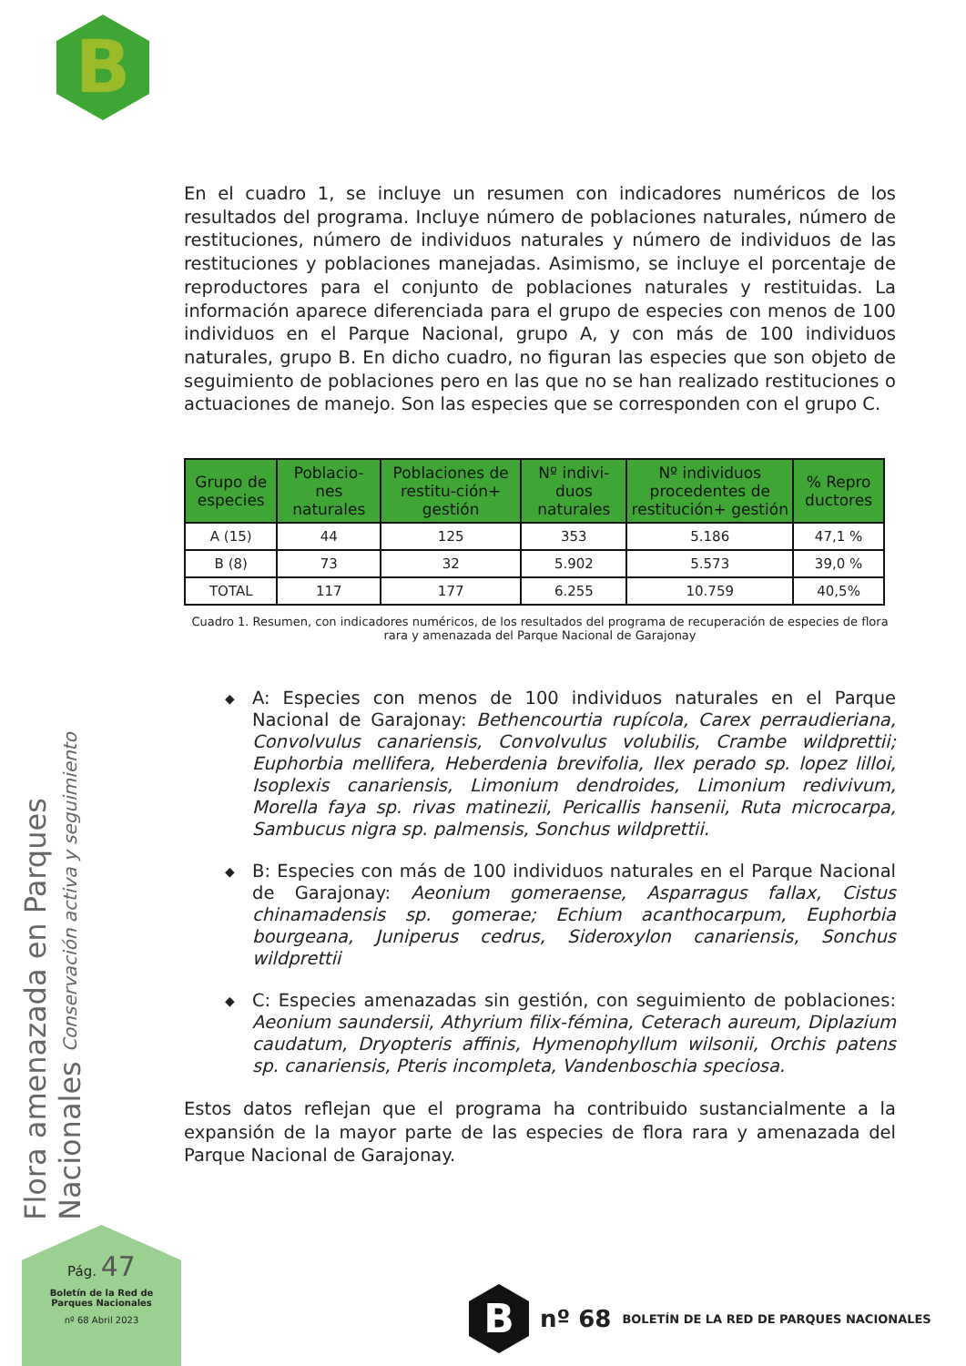B
Flora amenazada en Parques Nacionales Conservación activa y seguimiento
En el cuadro 1, se incluye un resumen con indicadores numéricos de los resultados del programa. Incluye número de poblaciones naturales, número de restituciones, número de individuos naturales y número de individuos de las restituciones y poblaciones manejadas. Asimismo, se incluye el porcentaje de reproductores para el conjunto de poblaciones naturales y restituidas. La información aparece diferenciada para el grupo de especies con menos de 100 individuos en el Parque Nacional, grupo A, y con más de 100 individuos naturales, grupo B. En dicho cuadro, no figuran las especies que son objeto de seguimiento de poblaciones pero en las que no se han realizado restituciones o actuaciones de manejo. Son las especies que se corresponden con el grupo C.
| Grupo de especies | Poblacio-nes naturales | Poblaciones de restitu-ción+ gestión | Nº indivi-duos naturales | Nº individuos procedentes de restitución+ gestión | % Repro ductores |
| --- | --- | --- | --- | --- | --- |
| A (15) | 44 | 125 | 353 | 5.186 | 47,1 % |
| B (8) | 73 | 32 | 5.902 | 5.573 | 39,0 % |
| TOTAL | 117 | 177 | 6.255 | 10.759 | 40,5% |
Cuadro 1. Resumen, con indicadores numéricos, de los resultados del programa de recuperación de especies de flora rara y amenazada del Parque Nacional de Garajonay
◆ A: Especies con menos de 100 individuos naturales en el Parque Nacional de Garajonay: Bethencourtia rupícola, Carex perraudieriana, Convolvulus canariensis, Convolvulus volubilis, Crambe wildprettii; Euphorbia mellifera, Heberdenia brevifolia, Ilex perado sp. lopez lilloi, Isoplexis canariensis, Limonium dendroides, Limonium redivivum, Morella faya sp. rivas matinezii, Pericallis hansenii, Ruta microcarpa, Sambucus nigra sp. palmensis, Sonchus wildprettii.
◆ B: Especies con más de 100 individuos naturales en el Parque Nacional de Garajonay: Aeonium gomeraense, Asparragus fallax, Cistus chinamadensis sp. gomerae; Echium acanthocarpum, Euphorbia bourgeana, Juniperus cedrus, Sideroxylon canariensis, Sonchus wildprettii
◆ C: Especies amenazadas sin gestión, con seguimiento de poblaciones: Aeonium saundersii, Athyrium filix-fémina, Ceterach aureum, Diplazium caudatum, Dryopteris affinis, Hymenophyllum wilsonii, Orchis patens sp. canariensis, Pteris incompleta, Vandenboschia speciosa.
Estos datos reflejan que el programa ha contribuido sustancialmente a la expansión de la mayor parte de las especies de flora rara y amenazada del Parque Nacional de Garajonay.
Pág. 47
Boletín de la Red de
Parques Nacionales
nº 68 Abril 2023
B
nº 68
BOLETÍN DE LA RED DE PARQUES NACIONALES